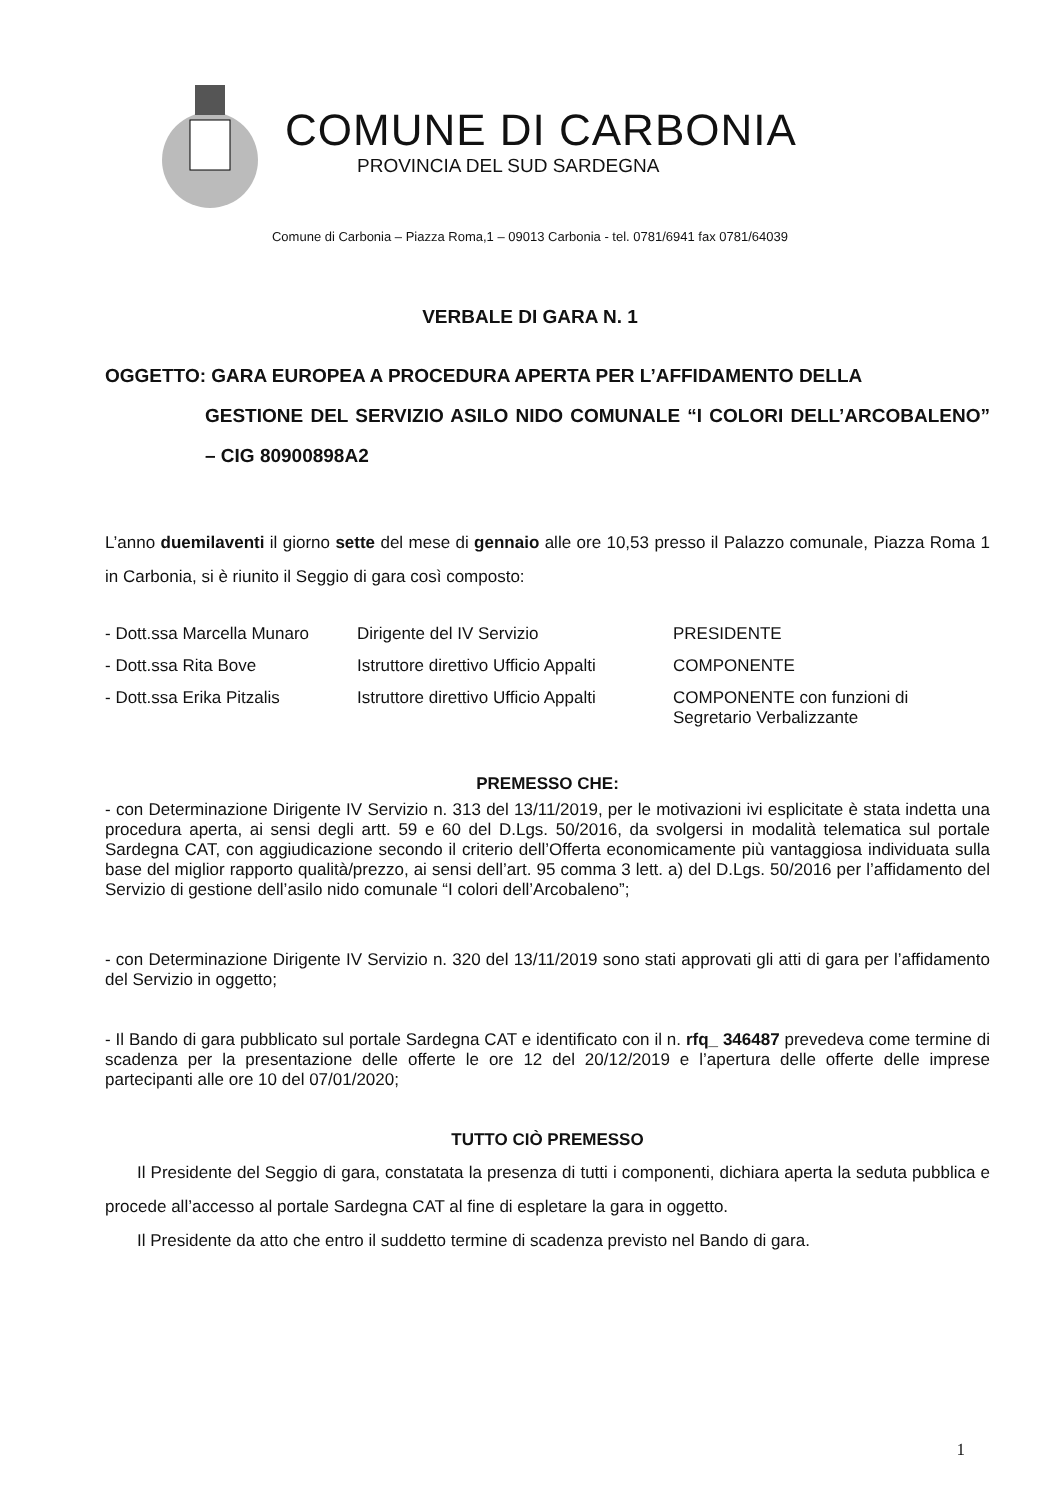COMUNE DI CARBONIA
PROVINCIA DEL SUD SARDEGNA
Comune di Carbonia – Piazza Roma,1 – 09013 Carbonia - tel. 0781/6941 fax 0781/64039
VERBALE DI GARA N. 1
OGGETTO: GARA EUROPEA A PROCEDURA APERTA PER L’AFFIDAMENTO DELLA
GESTIONE DEL SERVIZIO ASILO NIDO COMUNALE “I COLORI DELL’ARCOBALENO” – CIG 80900898A2
L’anno duemilaventi il giorno sette del mese di gennaio alle ore 10,53 presso il Palazzo comunale, Piazza Roma 1 in Carbonia, si è riunito il Seggio di gara così composto:
| - Dott.ssa Marcella Munaro | Dirigente del IV Servizio | PRESIDENTE |
| - Dott.ssa Rita Bove | Istruttore direttivo Ufficio Appalti | COMPONENTE |
| - Dott.ssa Erika Pitzalis | Istruttore direttivo Ufficio Appalti | COMPONENTE con funzioni di Segretario Verbalizzante |
PREMESSO CHE:
- con Determinazione Dirigente IV Servizio n. 313 del 13/11/2019, per le motivazioni ivi esplicitate è stata indetta una procedura aperta, ai sensi degli artt. 59 e 60 del D.Lgs. 50/2016, da svolgersi in modalità telematica sul portale Sardegna CAT, con aggiudicazione secondo il criterio dell’Offerta economicamente più vantaggiosa individuata sulla base del miglior rapporto qualità/prezzo, ai sensi dell’art. 95 comma 3 lett. a) del D.Lgs. 50/2016 per l’affidamento del Servizio di gestione dell’asilo nido comunale “I colori dell’Arcobaleno”;
- con Determinazione Dirigente IV Servizio n. 320 del 13/11/2019 sono stati approvati gli atti di gara per l’affidamento del Servizio in oggetto;
- Il Bando di gara pubblicato sul portale Sardegna CAT e identificato con il n. rfq_ 346487 prevedeva come termine di scadenza per la presentazione delle offerte le ore 12 del 20/12/2019 e l’apertura delle offerte delle imprese partecipanti alle ore 10 del 07/01/2020;
TUTTO CIÒ PREMESSO
Il Presidente del Seggio di gara, constatata la presenza di tutti i componenti, dichiara aperta la seduta pubblica e procede all’accesso al portale Sardegna CAT al fine di espletare la gara in oggetto.
Il Presidente da atto che entro il suddetto termine di scadenza previsto nel Bando di gara.
1